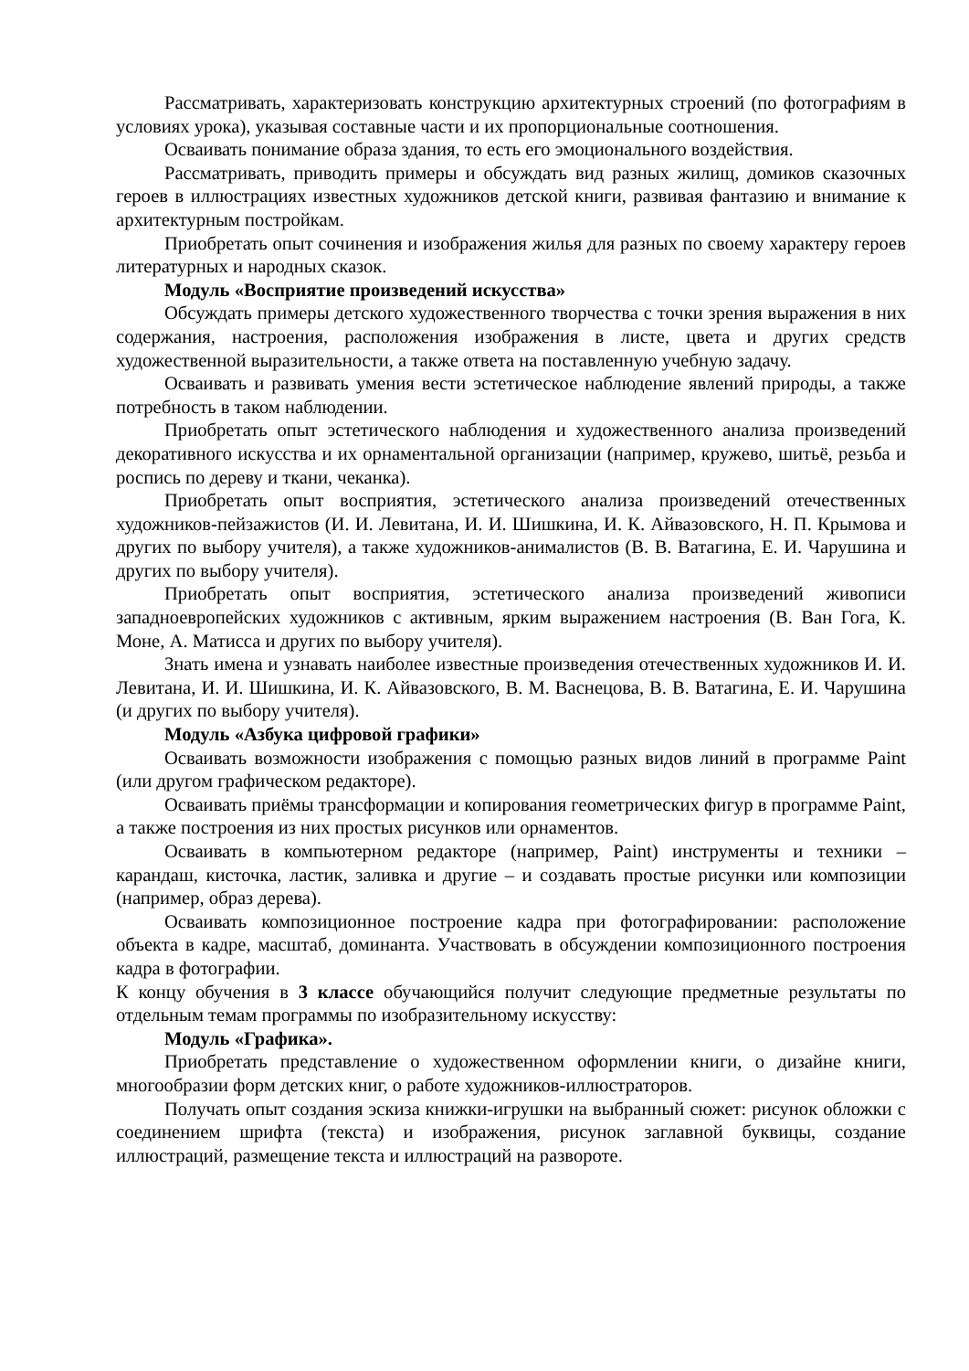Рассматривать, характеризовать конструкцию архитектурных строений (по фотографиям в условиях урока), указывая составные части и их пропорциональные соотношения.
Осваивать понимание образа здания, то есть его эмоционального воздействия.
Рассматривать, приводить примеры и обсуждать вид разных жилищ, домиков сказочных героев в иллюстрациях известных художников детской книги, развивая фантазию и внимание к архитектурным постройкам.
Приобретать опыт сочинения и изображения жилья для разных по своему характеру героев литературных и народных сказок.
Модуль «Восприятие произведений искусства»
Обсуждать примеры детского художественного творчества с точки зрения выражения в них содержания, настроения, расположения изображения в листе, цвета и других средств художественной выразительности, а также ответа на поставленную учебную задачу.
Осваивать и развивать умения вести эстетическое наблюдение явлений природы, а также потребность в таком наблюдении.
Приобретать опыт эстетического наблюдения и художественного анализа произведений декоративного искусства и их орнаментальной организации (например, кружево, шитьё, резьба и роспись по дереву и ткани, чеканка).
Приобретать опыт восприятия, эстетического анализа произведений отечественных художников-пейзажистов (И. И. Левитана, И. И. Шишкина, И. К. Айвазовского, Н. П. Крымова и других по выбору учителя), а также художников-анималистов (В. В. Ватагина, Е. И. Чарушина и других по выбору учителя).
Приобретать опыт восприятия, эстетического анализа произведений живописи западноевропейских художников с активным, ярким выражением настроения (В. Ван Гога, К. Моне, А. Матисса и других по выбору учителя).
Знать имена и узнавать наиболее известные произведения отечественных художников И. И. Левитана, И. И. Шишкина, И. К. Айвазовского, В. М. Васнецова, В. В. Ватагина, Е. И. Чарушина (и других по выбору учителя).
Модуль «Азбука цифровой графики»
Осваивать возможности изображения с помощью разных видов линий в программе Paint (или другом графическом редакторе).
Осваивать приёмы трансформации и копирования геометрических фигур в программе Paint, а также построения из них простых рисунков или орнаментов.
Осваивать в компьютерном редакторе (например, Paint) инструменты и техники – карандаш, кисточка, ластик, заливка и другие – и создавать простые рисунки или композиции (например, образ дерева).
Осваивать композиционное построение кадра при фотографировании: расположение объекта в кадре, масштаб, доминанта. Участвовать в обсуждении композиционного построения кадра в фотографии.
К концу обучения в 3 классе обучающийся получит следующие предметные результаты по отдельным темам программы по изобразительному искусству:
Модуль «Графика».
Приобретать представление о художественном оформлении книги, о дизайне книги, многообразии форм детских книг, о работе художников-иллюстраторов.
Получать опыт создания эскиза книжки-игрушки на выбранный сюжет: рисунок обложки с соединением шрифта (текста) и изображения, рисунок заглавной буквицы, создание иллюстраций, размещение текста и иллюстраций на развороте.